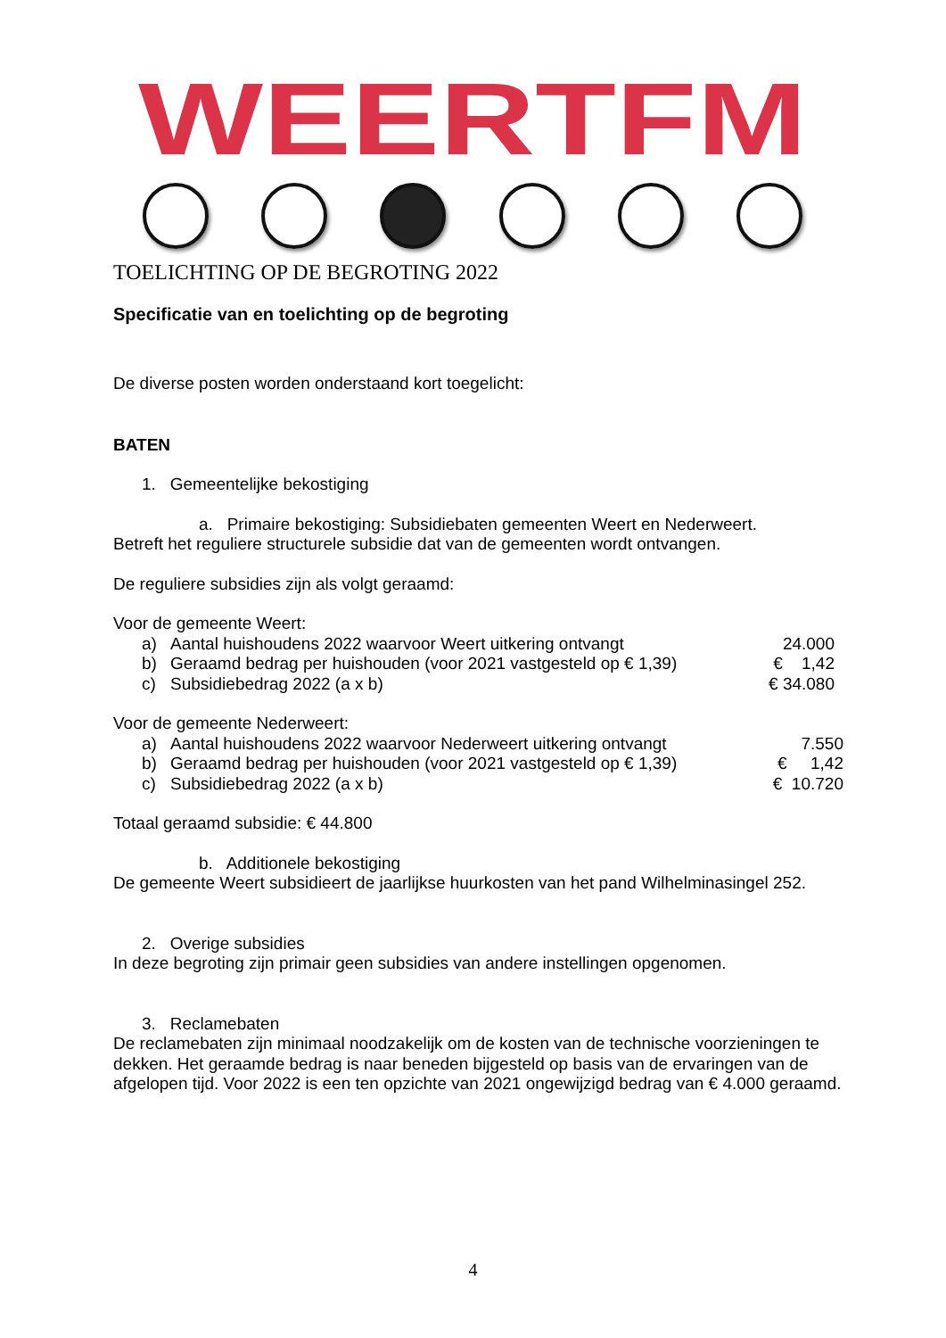WEERTFM
TOELICHTING OP DE BEGROTING 2022
Specificatie van en toelichting op de begroting
De diverse posten worden onderstaand kort toegelicht:
BATEN
1. Gemeentelijke bekostiging
a. Primaire bekostiging: Subsidiebaten gemeenten Weert en Nederweert.
Betreft het reguliere structurele subsidie dat van de gemeenten wordt ontvangen.
De reguliere subsidies zijn als volgt geraamd:
Voor de gemeente Weert:
| | a) | Aantal huishoudens 2022 waarvoor Weert uitkering ontvangt | 24.000 |
| | b) | Geraamd bedrag per huishouden (voor 2021 vastgesteld op € 1,39) | € 1,42 |
| | c) | Subsidiebedrag 2022 (a x b) | € 34.080 |
Voor de gemeente Nederweert:
| | a) | Aantal huishoudens 2022 waarvoor Nederweert uitkering ontvangt | 7.550 |
| | b) | Geraamd bedrag per huishouden (voor 2021 vastgesteld op € 1,39) | € 1,42 |
| | c) | Subsidiebedrag 2022 (a x b) | € 10.720 |
Totaal geraamd subsidie: € 44.800
b. Additionele bekostiging
De gemeente Weert subsidieert de jaarlijkse huurkosten van het pand Wilhelminasingel 252.
2. Overige subsidies
In deze begroting zijn primair geen subsidies van andere instellingen opgenomen.
3. Reclamebaten
De reclamebaten zijn minimaal noodzakelijk om de kosten van de technische voorzieningen te dekken. Het geraamde bedrag is naar beneden bijgesteld op basis van de ervaringen van de afgelopen tijd. Voor 2022 is een ten opzichte van 2021 ongewijzigd bedrag van € 4.000 geraamd.
4